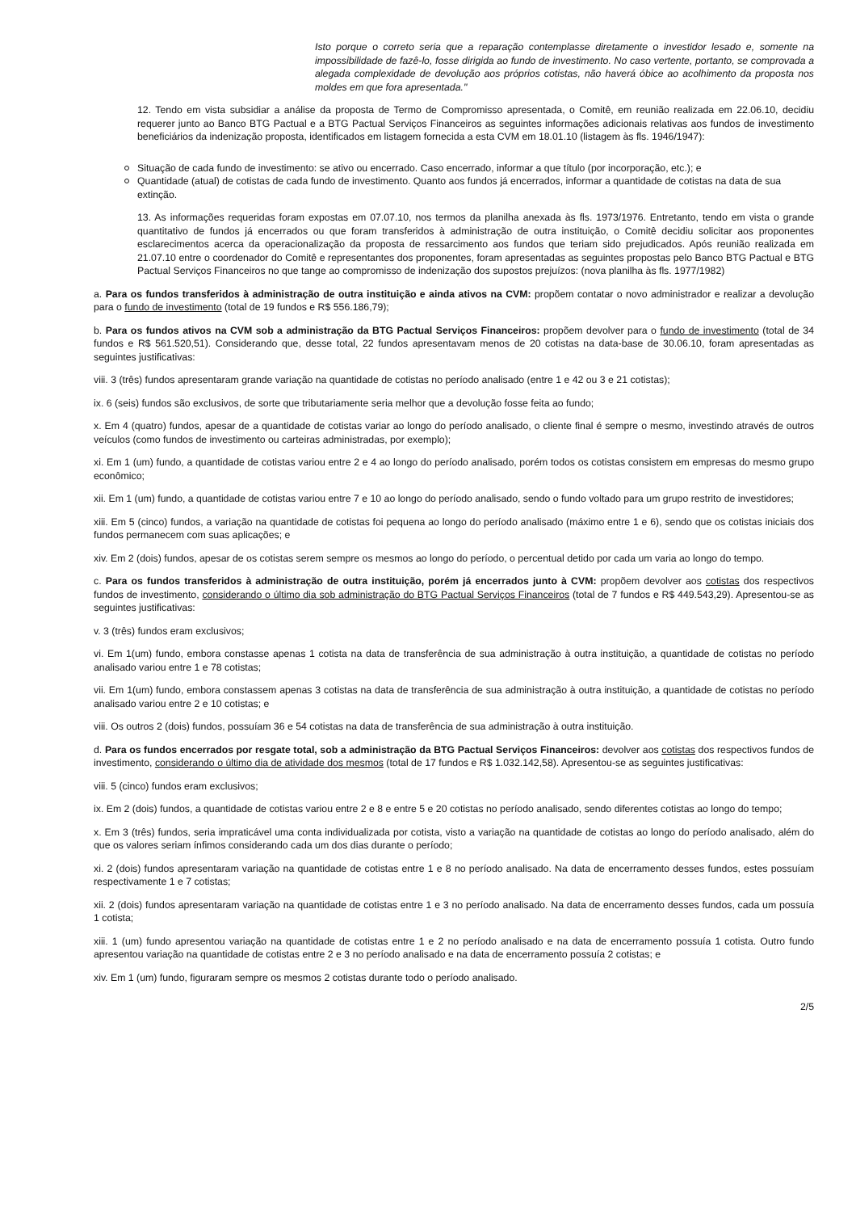Isto porque o correto seria que a reparação contemplasse diretamente o investidor lesado e, somente na impossibilidade de fazê-lo, fosse dirigida ao fundo de investimento. No caso vertente, portanto, se comprovada a alegada complexidade de devolução aos próprios cotistas, não haverá óbice ao acolhimento da proposta nos moldes em que fora apresentada."
12. Tendo em vista subsidiar a análise da proposta de Termo de Compromisso apresentada, o Comitê, em reunião realizada em 22.06.10, decidiu requerer junto ao Banco BTG Pactual e a BTG Pactual Serviços Financeiros as seguintes informações adicionais relativas aos fundos de investimento beneficiários da indenização proposta, identificados em listagem fornecida a esta CVM em 18.01.10 (listagem às fls. 1946/1947):
Situação de cada fundo de investimento: se ativo ou encerrado. Caso encerrado, informar a que título (por incorporação, etc.); e
Quantidade (atual) de cotistas de cada fundo de investimento. Quanto aos fundos já encerrados, informar a quantidade de cotistas na data de sua extinção.
13. As informações requeridas foram expostas em 07.07.10, nos termos da planilha anexada às fls. 1973/1976. Entretanto, tendo em vista o grande quantitativo de fundos já encerrados ou que foram transferidos à administração de outra instituição, o Comitê decidiu solicitar aos proponentes esclarecimentos acerca da operacionalização da proposta de ressarcimento aos fundos que teriam sido prejudicados. Após reunião realizada em 21.07.10 entre o coordenador do Comitê e representantes dos proponentes, foram apresentadas as seguintes propostas pelo Banco BTG Pactual e BTG Pactual Serviços Financeiros no que tange ao compromisso de indenização dos supostos prejuízos: (nova planilha às fls. 1977/1982)
a. Para os fundos transferidos à administração de outra instituição e ainda ativos na CVM: propõem contatar o novo administrador e realizar a devolução para o fundo de investimento (total de 19 fundos e R$ 556.186,79);
b. Para os fundos ativos na CVM sob a administração da BTG Pactual Serviços Financeiros: propõem devolver para o fundo de investimento (total de 34 fundos e R$ 561.520,51). Considerando que, desse total, 22 fundos apresentavam menos de 20 cotistas na data-base de 30.06.10, foram apresentadas as seguintes justificativas:
viii. 3 (três) fundos apresentaram grande variação na quantidade de cotistas no período analisado (entre 1 e 42 ou 3 e 21 cotistas);
ix. 6 (seis) fundos são exclusivos, de sorte que tributariamente seria melhor que a devolução fosse feita ao fundo;
x. Em 4 (quatro) fundos, apesar de a quantidade de cotistas variar ao longo do período analisado, o cliente final é sempre o mesmo, investindo através de outros veículos (como fundos de investimento ou carteiras administradas, por exemplo);
xi. Em 1 (um) fundo, a quantidade de cotistas variou entre 2 e 4 ao longo do período analisado, porém todos os cotistas consistem em empresas do mesmo grupo econômico;
xii. Em 1 (um) fundo, a quantidade de cotistas variou entre 7 e 10 ao longo do período analisado, sendo o fundo voltado para um grupo restrito de investidores;
xiii. Em 5 (cinco) fundos, a variação na quantidade de cotistas foi pequena ao longo do período analisado (máximo entre 1 e 6), sendo que os cotistas iniciais dos fundos permanecem com suas aplicações; e
xiv. Em 2 (dois) fundos, apesar de os cotistas serem sempre os mesmos ao longo do período, o percentual detido por cada um varia ao longo do tempo.
c. Para os fundos transferidos à administração de outra instituição, porém já encerrados junto à CVM: propõem devolver aos cotistas dos respectivos fundos de investimento, considerando o último dia sob administração do BTG Pactual Serviços Financeiros (total de 7 fundos e R$ 449.543,29). Apresentou-se as seguintes justificativas:
v. 3 (três) fundos eram exclusivos;
vi. Em 1(um) fundo, embora constasse apenas 1 cotista na data de transferência de sua administração à outra instituição, a quantidade de cotistas no período analisado variou entre 1 e 78 cotistas;
vii. Em 1(um) fundo, embora constassem apenas 3 cotistas na data de transferência de sua administração à outra instituição, a quantidade de cotistas no período analisado variou entre 2 e 10 cotistas; e
viii. Os outros 2 (dois) fundos, possuíam 36 e 54 cotistas na data de transferência de sua administração à outra instituição.
d. Para os fundos encerrados por resgate total, sob a administração da BTG Pactual Serviços Financeiros: devolver aos cotistas dos respectivos fundos de investimento, considerando o último dia de atividade dos mesmos (total de 17 fundos e R$ 1.032.142,58). Apresentou-se as seguintes justificativas:
viii. 5 (cinco) fundos eram exclusivos;
ix. Em 2 (dois) fundos, a quantidade de cotistas variou entre 2 e 8 e entre 5 e 20 cotistas no período analisado, sendo diferentes cotistas ao longo do tempo;
x. Em 3 (três) fundos, seria impraticável uma conta individualizada por cotista, visto a variação na quantidade de cotistas ao longo do período analisado, além do que os valores seriam ínfimos considerando cada um dos dias durante o período;
xi. 2 (dois) fundos apresentaram variação na quantidade de cotistas entre 1 e 8 no período analisado. Na data de encerramento desses fundos, estes possuíam respectivamente 1 e 7 cotistas;
xii. 2 (dois) fundos apresentaram variação na quantidade de cotistas entre 1 e 3 no período analisado. Na data de encerramento desses fundos, cada um possuía 1 cotista;
xiii. 1 (um) fundo apresentou variação na quantidade de cotistas entre 1 e 2 no período analisado e na data de encerramento possuía 1 cotista. Outro fundo apresentou variação na quantidade de cotistas entre 2 e 3 no período analisado e na data de encerramento possuía 2 cotistas; e
xiv. Em 1 (um) fundo, figuraram sempre os mesmos 2 cotistas durante todo o período analisado.
2/5